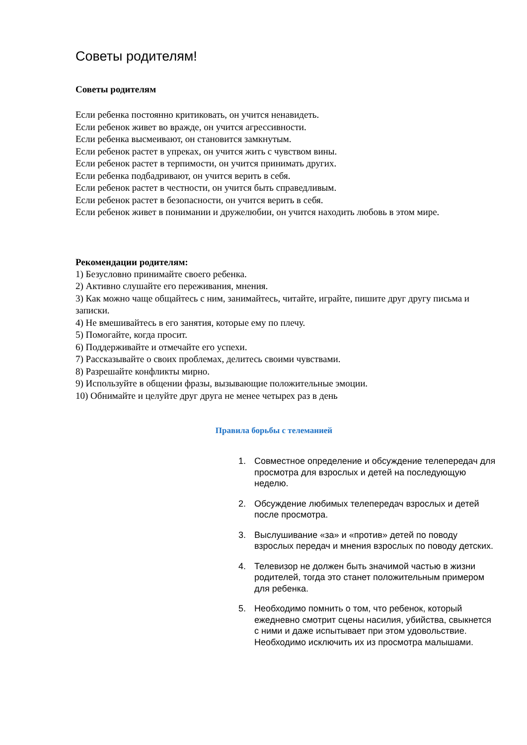Советы родителям!
Советы родителям
Если ребенка постоянно критиковать, он учится ненавидеть.
Если ребенок живет во вражде, он учится агрессивности.
Если ребенка высмеивают, он становится замкнутым.
Если ребенок растет в упреках, он учится жить с чувством вины.
Если ребенок растет в терпимости, он учится принимать других.
Если ребенка подбадривают, он учится верить в себя.
Если ребенок растет в честности, он учится быть справедливым.
Если ребенок растет в безопасности, он учится верить в себя.
Если ребенок живет в понимании и дружелюбии, он учится находить любовь в этом мире.
Рекомендации родителям:
1) Безусловно принимайте своего ребенка.
2) Активно слушайте его переживания, мнения.
3) Как можно чаще общайтесь с ним, занимайтесь, читайте, играйте, пишите друг другу письма и записки.
4) Не вмешивайтесь в его занятия, которые ему по плечу.
5) Помогайте, когда просит.
6) Поддерживайте и отмечайте его успехи.
7) Рассказывайте о своих проблемах, делитесь своими чувствами.
8) Разрешайте конфликты мирно.
9) Используйте в общении фразы, вызывающие положительные эмоции.
10) Обнимайте и целуйте друг друга не менее четырех раз в день
Правила борьбы с телеманией
1. Совместное определение и обсуждение телепередач для просмотра для взрослых и детей на последующую неделю.
2. Обсуждение любимых телепередач взрослых и детей после просмотра.
3. Выслушивание «за» и «против» детей по поводу взрослых передач и мнения взрослых по поводу детских.
4. Телевизор не должен быть значимой частью в жизни родителей, тогда это станет положительным примером для ребенка.
5. Необходимо помнить о том, что ребенок, который ежедневно смотрит сцены насилия, убийства, свыкнется с ними и даже испытывает при этом удовольствие. Необходимо исключить их из просмотра малышами.